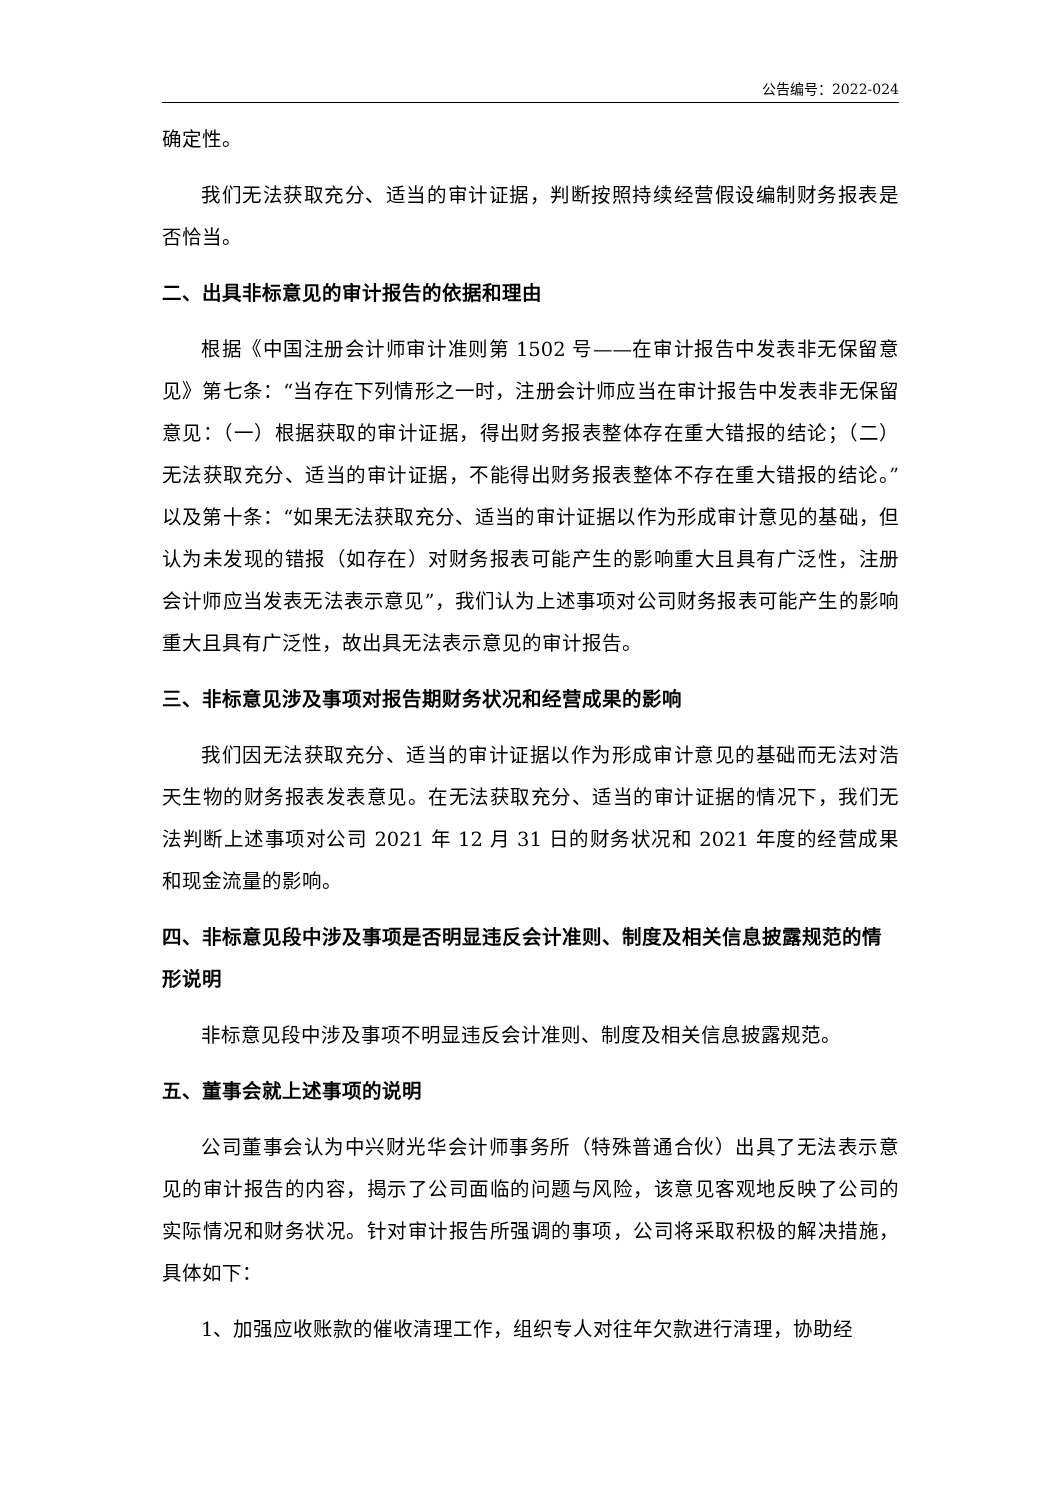公告编号：2022-024
确定性。
我们无法获取充分、适当的审计证据，判断按照持续经营假设编制财务报表是否恰当。
二、出具非标意见的审计报告的依据和理由
根据《中国注册会计师审计准则第 1502 号——在审计报告中发表非无保留意见》第七条：“当存在下列情形之一时，注册会计师应当在审计报告中发表非无保留意见：（一）根据获取的审计证据，得出财务报表整体存在重大错报的结论；（二）无法获取充分、适当的审计证据，不能得出财务报表整体不存在重大错报的结论。”以及第十条：“如果无法获取充分、适当的审计证据以作为形成审计意见的基础，但认为未发现的错报（如存在）对财务报表可能产生的影响重大且具有广泛性，注册会计师应当发表无法表示意见”，我们认为上述事项对公司财务报表可能产生的影响重大且具有广泛性，故出具无法表示意见的审计报告。
三、非标意见涉及事项对报告期财务状况和经营成果的影响
我们因无法获取充分、适当的审计证据以作为形成审计意见的基础而无法对浩天生物的财务报表发表意见。在无法获取充分、适当的审计证据的情况下，我们无法判断上述事项对公司 2021 年 12 月 31 日的财务状况和 2021 年度的经营成果和现金流量的影响。
四、非标意见段中涉及事项是否明显违反会计准则、制度及相关信息披露规范的情形说明
非标意见段中涉及事项不明显违反会计准则、制度及相关信息披露规范。
五、董事会就上述事项的说明
公司董事会认为中兴财光华会计师事务所（特殊普通合伙）出具了无法表示意见的审计报告的内容，揭示了公司面临的问题与风险，该意见客观地反映了公司的实际情况和财务状况。针对审计报告所强调的事项，公司将采取积极的解决措施，具体如下：
1、加强应收账款的催收清理工作，组织专人对往年欠款进行清理，协助经